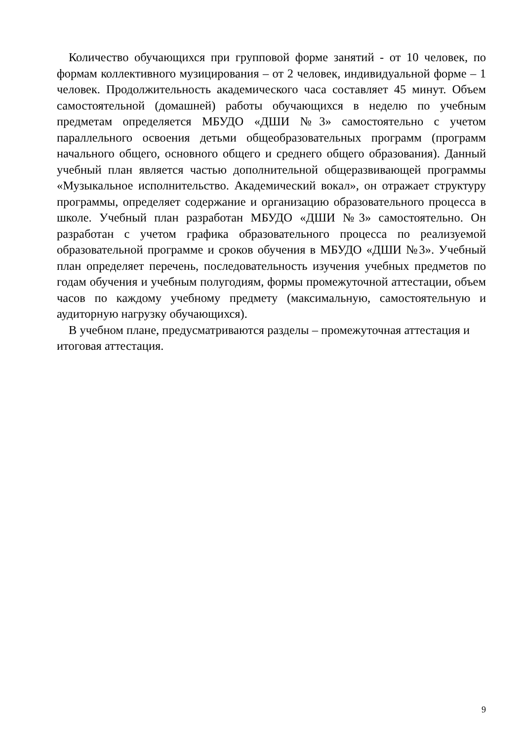Количество обучающихся при групповой форме занятий - от 10 человек, по формам коллективного музицирования – от 2 человек, индивидуальной форме – 1 человек. Продолжительность академического часа составляет 45 минут. Объем самостоятельной (домашней) работы обучающихся в неделю по учебным предметам определяется МБУДО «ДШИ №3» самостоятельно с учетом параллельного освоения детьми общеобразовательных программ (программ начального общего, основного общего и среднего общего образования). Данный учебный план является частью дополнительной общеразвивающей программы «Музыкальное исполнительство. Академический вокал», он отражает структуру программы, определяет содержание и организацию образовательного процесса в школе. Учебный план разработан МБУДО «ДШИ №3» самостоятельно. Он разработан с учетом графика образовательного процесса по реализуемой образовательной программе и сроков обучения в МБУДО «ДШИ №3». Учебный план определяет перечень, последовательность изучения учебных предметов по годам обучения и учебным полугодиям, формы промежуточной аттестации, объем часов по каждому учебному предмету (максимальную, самостоятельную и аудиторную нагрузку обучающихся).
В учебном плане, предусматриваются разделы – промежуточная аттестация и итоговая аттестация.
9